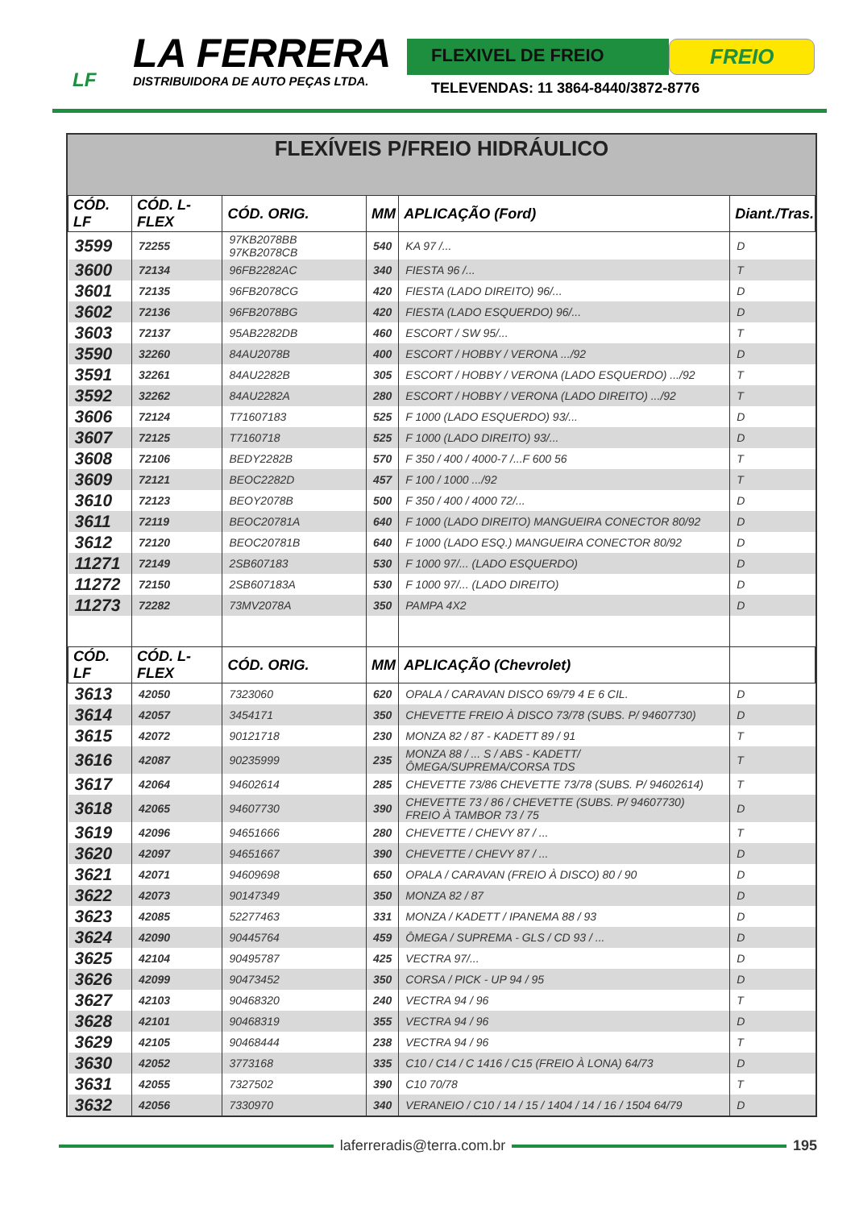LF
LA FERRERA
DISTRIBUIDORA DE AUTO PEÇAS LTDA.
FLEXIVEL DE FREIO
FREIO
TELEVENDAS: 11 3864-8440/3872-8776
FLEXÍVEIS P/FREIO HIDRÁULICO
| CÓD. LF | CÓD. L-FLEX | CÓD. ORIG. | MM | APLICAÇÃO (Ford) | Diant./Tras. |
| --- | --- | --- | --- | --- | --- |
| 3599 | 72255 | 97KB2078BB 97KB2078CB | 540 | KA 97 /... | D |
| 3600 | 72134 | 96FB2282AC | 340 | FIESTA 96 /... | T |
| 3601 | 72135 | 96FB2078CG | 420 | FIESTA (LADO DIREITO) 96/... | D |
| 3602 | 72136 | 96FB2078BG | 420 | FIESTA (LADO ESQUERDO) 96/... | D |
| 3603 | 72137 | 95AB2282DB | 460 | ESCORT / SW 95/... | T |
| 3590 | 32260 | 84AU2078B | 400 | ESCORT / HOBBY / VERONA .../92 | D |
| 3591 | 32261 | 84AU2282B | 305 | ESCORT / HOBBY / VERONA (LADO ESQUERDO) .../92 | T |
| 3592 | 32262 | 84AU2282A | 280 | ESCORT / HOBBY / VERONA (LADO DIREITO) .../92 | T |
| 3606 | 72124 | T71607183 | 525 | F 1000 (LADO ESQUERDO) 93/... | D |
| 3607 | 72125 | T7160718 | 525 | F 1000 (LADO DIREITO) 93/... | D |
| 3608 | 72106 | BEDY2282B | 570 | F 350 / 400 / 4000-7 /...F 600 56 | T |
| 3609 | 72121 | BEOC2282D | 457 | F 100 / 1000 .../92 | T |
| 3610 | 72123 | BEOY2078B | 500 | F 350 / 400 / 4000 72/... | D |
| 3611 | 72119 | BEOC20781A | 640 | F 1000 (LADO DIREITO) MANGUEIRA CONECTOR 80/92 | D |
| 3612 | 72120 | BEOC20781B | 640 | F 1000 (LADO ESQ.) MANGUEIRA CONECTOR 80/92 | D |
| 11271 | 72149 | 2SB607183 | 530 | F 1000 97/... (LADO ESQUERDO) | D |
| 11272 | 72150 | 2SB607183A | 530 | F 1000 97/... (LADO DIREITO) | D |
| 11273 | 72282 | 73MV2078A | 350 | PAMPA 4X2 | D |
| CÓD. LF | CÓD. L-FLEX | CÓD. ORIG. | MM | APLICAÇÃO (Chevrolet) | |
| 3613 | 42050 | 7323060 | 620 | OPALA / CARAVAN DISCO 69/79 4 E 6 CIL. | D |
| 3614 | 42057 | 3454171 | 350 | CHEVETTE FREIO À DISCO 73/78 (SUBS. P/ 94607730) | D |
| 3615 | 42072 | 90121718 | 230 | MONZA 82 / 87 - KADETT 89 / 91 | T |
| 3616 | 42087 | 90235999 | 235 | MONZA 88 / ... S / ABS - KADETT/ÔMEGA/SUPREMA/CORSA TDS | T |
| 3617 | 42064 | 94602614 | 285 | CHEVETTE 73/86 CHEVETTE 73/78 (SUBS. P/ 94602614) | T |
| 3618 | 42065 | 94607730 | 390 | CHEVETTE 73 / 86 / CHEVETTE (SUBS. P/ 94607730) FREIO À TAMBOR 73 / 75 | D |
| 3619 | 42096 | 94651666 | 280 | CHEVETTE / CHEVY 87 / ... | T |
| 3620 | 42097 | 94651667 | 390 | CHEVETTE / CHEVY 87 / ... | D |
| 3621 | 42071 | 94609698 | 650 | OPALA / CARAVAN (FREIO À DISCO) 80 / 90 | D |
| 3622 | 42073 | 90147349 | 350 | MONZA 82 / 87 | D |
| 3623 | 42085 | 52277463 | 331 | MONZA / KADETT / IPANEMA 88 / 93 | D |
| 3624 | 42090 | 90445764 | 459 | ÔMEGA / SUPREMA - GLS / CD 93 / ... | D |
| 3625 | 42104 | 90495787 | 425 | VECTRA 97/... | D |
| 3626 | 42099 | 90473452 | 350 | CORSA / PICK - UP 94 / 95 | D |
| 3627 | 42103 | 90468320 | 240 | VECTRA 94 / 96 | T |
| 3628 | 42101 | 90468319 | 355 | VECTRA 94 / 96 | D |
| 3629 | 42105 | 90468444 | 238 | VECTRA 94 / 96 | T |
| 3630 | 42052 | 3773168 | 335 | C10 / C14 / C 1416 / C15 (FREIO À LONA) 64/73 | D |
| 3631 | 42055 | 7327502 | 390 | C10 70/78 | T |
| 3632 | 42056 | 7330970 | 340 | VERANEIO / C10 / 14 / 15 / 1404 / 14 / 16 / 1504 64/79 | D |
laferreradis@terra.com.br 195